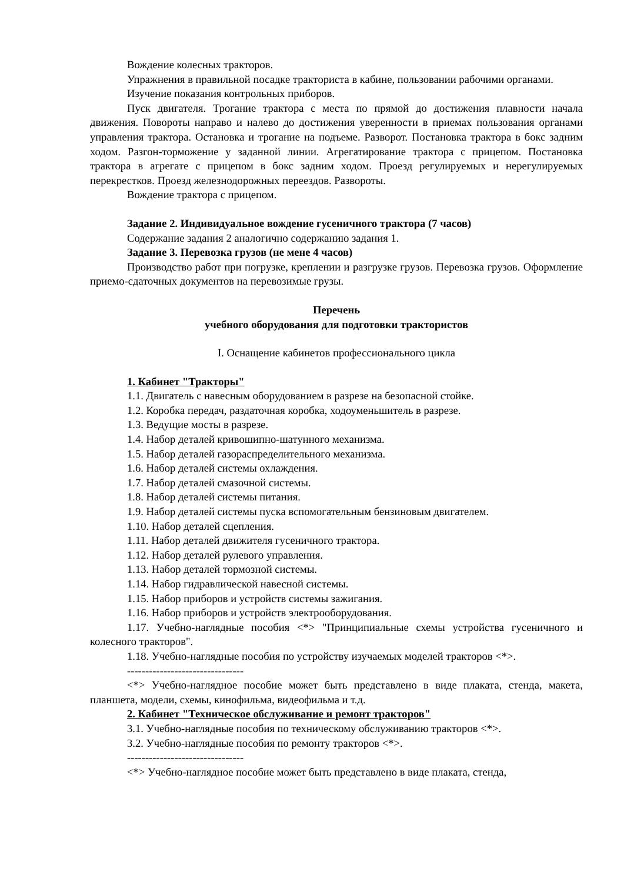Вождение колесных тракторов.
Упражнения в правильной посадке тракториста в кабине, пользовании рабочими органами.
Изучение показания контрольных приборов.
Пуск двигателя. Трогание трактора с места по прямой до достижения плавности начала движения. Повороты направо и налево до достижения уверенности в приемах пользования органами управления трактора. Остановка и трогание на подъеме. Разворот. Постановка трактора в бокс задним ходом. Разгон-торможение у заданной линии. Агрегатирование трактора с прицепом. Постановка трактора в агрегате с прицепом в бокс задним ходом. Проезд регулируемых и нерегулируемых перекрестков. Проезд железнодорожных переездов. Развороты.
Вождение трактора с прицепом.
Задание 2. Индивидуальное вождение гусеничного трактора (7 часов)
Содержание задания 2 аналогично содержанию задания 1.
Задание 3. Перевозка грузов (не мене 4 часов)
Производство работ при погрузке, креплении и разгрузке грузов. Перевозка грузов. Оформление приемо-сдаточных документов на перевозимые грузы.
Перечень
учебного оборудования для подготовки трактористов
I. Оснащение кабинетов профессионального цикла
1. Кабинет "Тракторы"
1.1. Двигатель с навесным оборудованием в разрезе на безопасной стойке.
1.2. Коробка передач, раздаточная коробка, ходоуменьшитель в разрезе.
1.3. Ведущие мосты в разрезе.
1.4. Набор деталей кривошипно-шатунного механизма.
1.5. Набор деталей газораспределительного механизма.
1.6. Набор деталей системы охлаждения.
1.7. Набор деталей смазочной системы.
1.8. Набор деталей системы питания.
1.9. Набор деталей системы пуска вспомогательным бензиновым двигателем.
1.10. Набор деталей сцепления.
1.11. Набор деталей движителя гусеничного трактора.
1.12. Набор деталей рулевого управления.
1.13. Набор деталей тормозной системы.
1.14. Набор гидравлической навесной системы.
1.15. Набор приборов и устройств системы зажигания.
1.16. Набор приборов и устройств электрооборудования.
1.17. Учебно-наглядные пособия <*> "Принципиальные схемы устройства гусеничного и колесного тракторов".
1.18. Учебно-наглядные пособия по устройству изучаемых моделей тракторов <*>.
--------------------------------
<*> Учебно-наглядное пособие может быть представлено в виде плаката, стенда, макета, планшета, модели, схемы, кинофильма, видеофильма и т.д.
2. Кабинет "Техническое обслуживание и ремонт тракторов"
3.1. Учебно-наглядные пособия по техническому обслуживанию тракторов <*>.
3.2. Учебно-наглядные пособия по ремонту тракторов <*>.
--------------------------------
<*> Учебно-наглядное пособие может быть представлено в виде плаката, стенда,